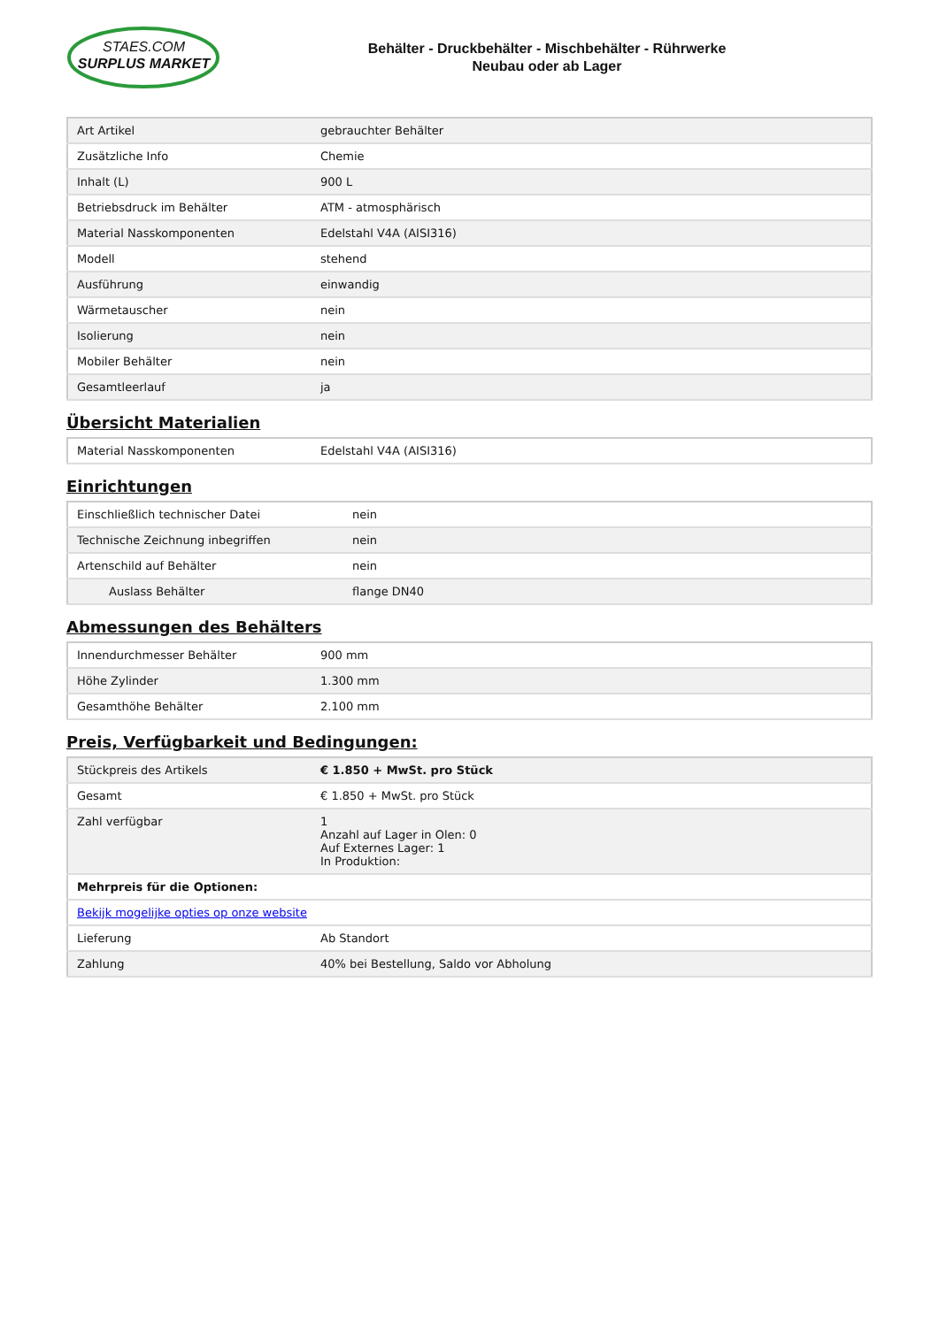STAES.COM
SURPLUS MARKET
Behälter - Druckbehälter - Mischbehälter - Rührwerke
Neubau oder ab Lager
| Art Artikel | gebrauchter Behälter |
| Zusätzliche Info | Chemie |
| Inhalt (L) | 900 L |
| Betriebsdruck im Behälter | ATM - atmosphärisch |
| Material Nasskomponenten | Edelstahl V4A (AISI316) |
| Modell | stehend |
| Ausführung | einwandig |
| Wärmetauscher | nein |
| Isolierung | nein |
| Mobiler Behälter | nein |
| Gesamtleerlauf | ja |
Übersicht Materialien
| Material Nasskomponenten | Edelstahl V4A (AISI316) |
Einrichtungen
| Einschließlich technischer Datei | nein |
| Technische Zeichnung inbegriffen | nein |
| Artenschild auf Behälter | nein |
| Auslass Behälter | flange DN40 |
Abmessungen des Behälters
| Innendurchmesser Behälter | 900 mm |
| Höhe Zylinder | 1.300 mm |
| Gesamthöhe Behälter | 2.100 mm |
Preis, Verfügbarkeit und Bedingungen:
| Stückpreis des Artikels | € 1.850 + MwSt. pro Stück |
| Gesamt | € 1.850 + MwSt. pro Stück |
| Zahl verfügbar | 1 Anzahl auf Lager in Olen: 0 Auf Externes Lager: 1 In Produktion: |
| Mehrpreis für die Optionen: | |
| Bekijk mogelijke opties op onze website | |
| Lieferung | Ab Standort |
| Zahlung | 40% bei Bestellung, Saldo vor Abholung |